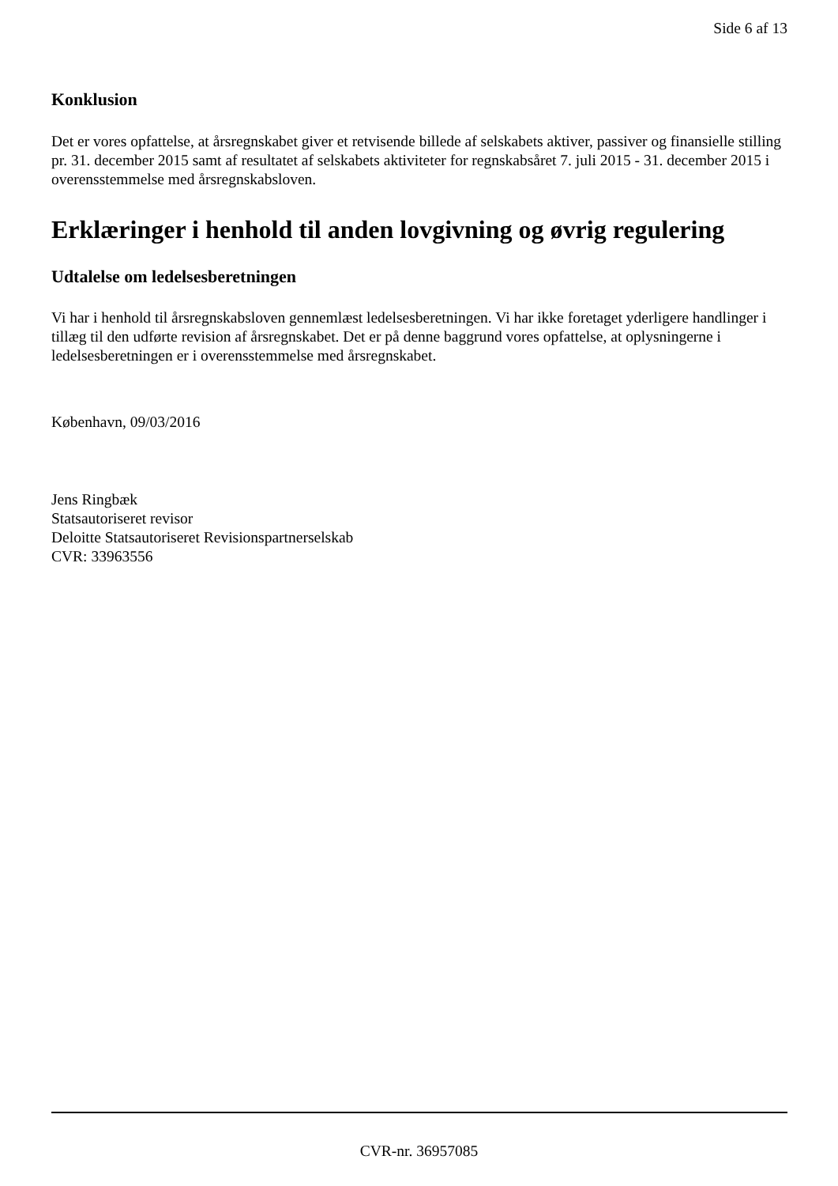Side 6 af 13
Konklusion
Det er vores opfattelse, at årsregnskabet giver et retvisende billede af selskabets aktiver, passiver og finansielle stilling pr. 31. december 2015 samt af resultatet af selskabets aktiviteter for regnskabsåret 7. juli 2015 - 31. december 2015 i overensstemmelse med årsregnskabsloven.
Erklæringer i henhold til anden lovgivning og øvrig regulering
Udtalelse om ledelsesberetningen
Vi har i henhold til årsregnskabsloven gennemlæst ledelsesberetningen. Vi har ikke foretaget yderligere handlinger i tillæg til den udførte revision af årsregnskabet. Det er på denne baggrund vores opfattelse, at oplysningerne i ledelsesberetningen er i overensstemmelse med årsregnskabet.
København, 09/03/2016
Jens Ringbæk
Statsautoriseret revisor
Deloitte Statsautoriseret Revisionspartnerselskab
CVR: 33963556
CVR-nr. 36957085